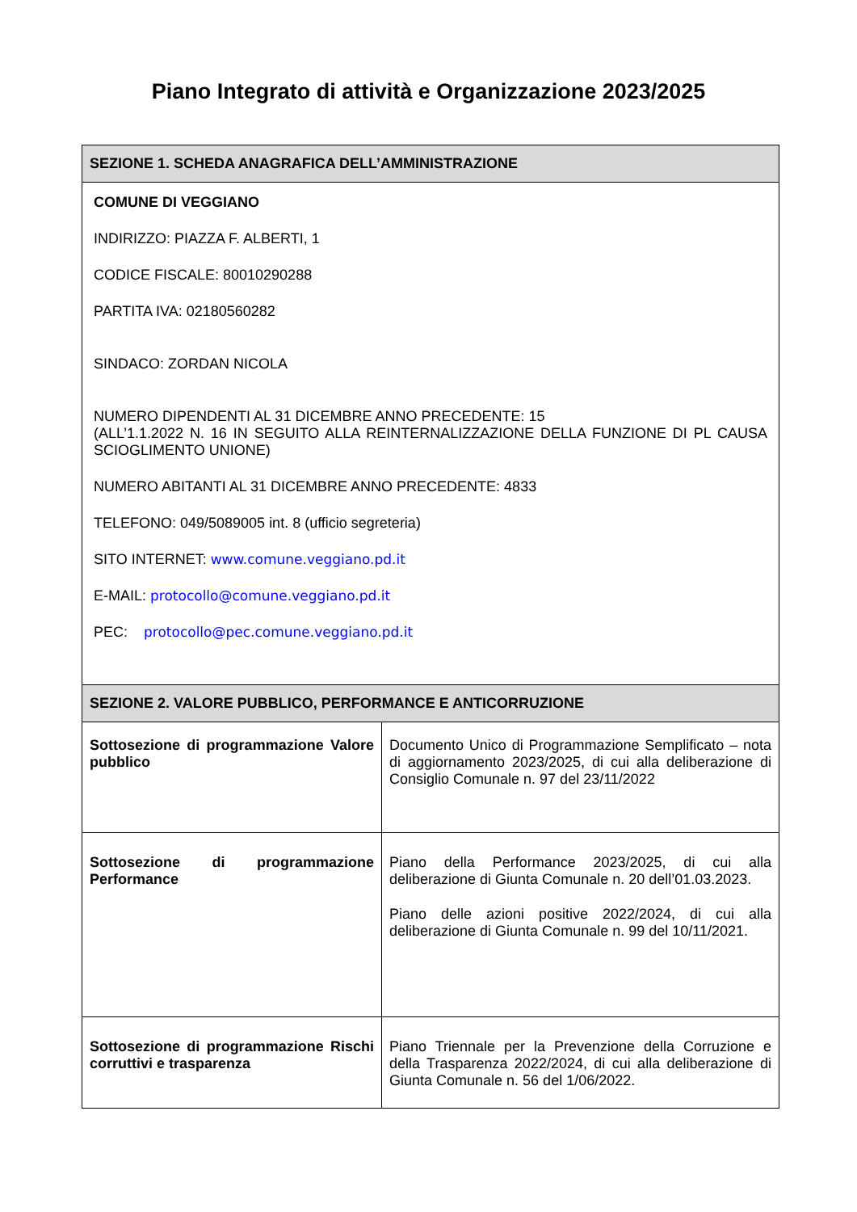Piano Integrato di attività e Organizzazione 2023/2025
| SEZIONE 1. SCHEDA ANAGRAFICA DELL’AMMINISTRAZIONE | |
| --- | --- |
| COMUNE DI VEGGIANO INDIRIZZO: PIAZZA F. ALBERTI, 1 CODICE FISCALE: 80010290288 PARTITA IVA: 02180560282 SINDACO: ZORDAN NICOLA NUMERO DIPENDENTI AL 31 DICEMBRE ANNO PRECEDENTE: 15 (ALL’1.1.2022 N. 16 IN SEGUITO ALLA REINTERNALIZZAZIONE DELLA FUNZIONE DI PL CAUSA SCIOGLIMENTO UNIONE) NUMERO ABITANTI AL 31 DICEMBRE ANNO PRECEDENTE: 4833 TELEFONO: 049/5089005 int. 8 (ufficio segreteria) SITO INTERNET: www.comune.veggiano.pd.it E-MAIL: protocollo@comune.veggiano.pd.it PEC: protocollo@pec.comune.veggiano.pd.it | |
| SEZIONE 2. VALORE PUBBLICO, PERFORMANCE E ANTICORRUZIONE | |
| Sottosezione di programmazione Valore pubblico | Documento Unico di Programmazione Semplificato – nota di aggiornamento 2023/2025, di cui alla deliberazione di Consiglio Comunale n. 97 del 23/11/2022 |
| Sottosezione di programmazione Performance | Piano della Performance 2023/2025, di cui alla deliberazione di Giunta Comunale n. 20 dell’01.03.2023. Piano delle azioni positive 2022/2024, di cui alla deliberazione di Giunta Comunale n. 99 del 10/11/2021. |
| Sottosezione di programmazione Rischi corruttivi e trasparenza | Piano Triennale per la Prevenzione della Corruzione e della Trasparenza 2022/2024, di cui alla deliberazione di Giunta Comunale n. 56 del 1/06/2022. |